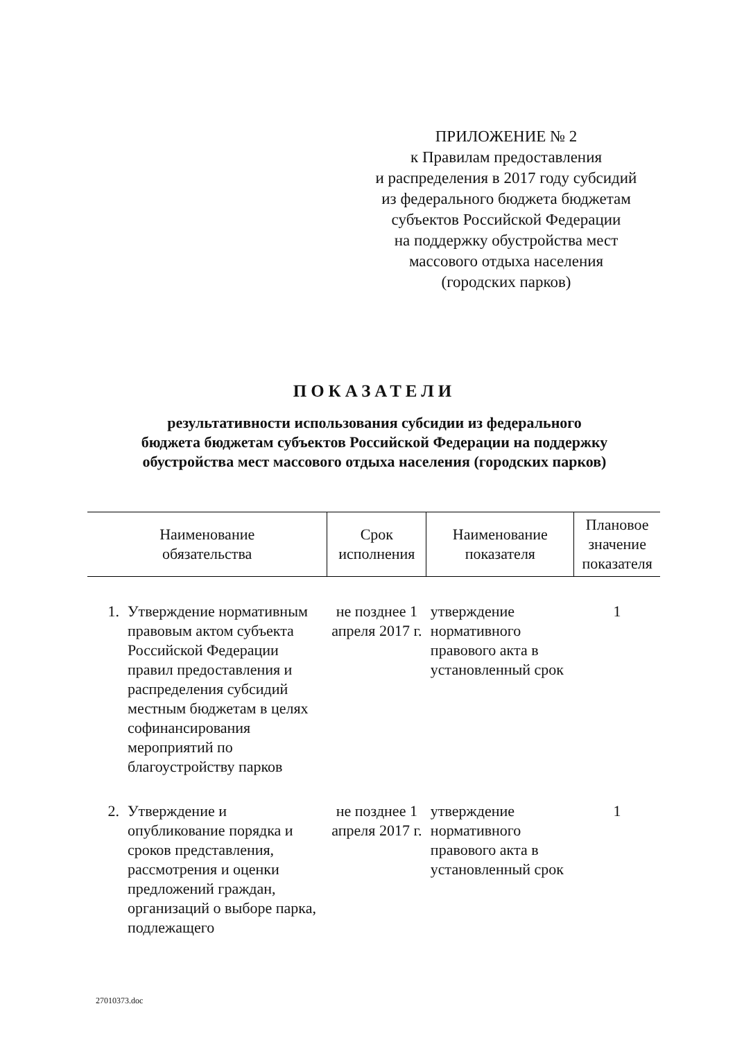ПРИЛОЖЕНИЕ № 2
к Правилам предоставления
и распределения в 2017 году субсидий
из федерального бюджета бюджетам
субъектов Российской Федерации
на поддержку обустройства мест
массового отдыха населения
(городских парков)
ПОКАЗАТЕЛИ
результативности использования субсидии из федерального
бюджета бюджетам субъектов Российской Федерации на поддержку
обустройства мест массового отдыха населения (городских парков)
| Наименование обязательства | | Срок исполнения | Наименование показателя | Плановое значение показателя |
| --- | --- | --- | --- | --- |
| 1. | Утверждение нормативным правовым актом субъекта Российской Федерации правил предоставления и распределения субсидий местным бюджетам в целях софинансирования мероприятий по благоустройству парков | не позднее 1 апреля 2017 г. | утверждение нормативного правового акта в установленный срок | 1 |
| 2. | Утверждение и опубликование порядка и сроков представления, рассмотрения и оценки предложений граждан, организаций о выборе парка, подлежащего | не позднее 1 апреля 2017 г. | утверждение нормативного правового акта в установленный срок | 1 |
27010373.doc